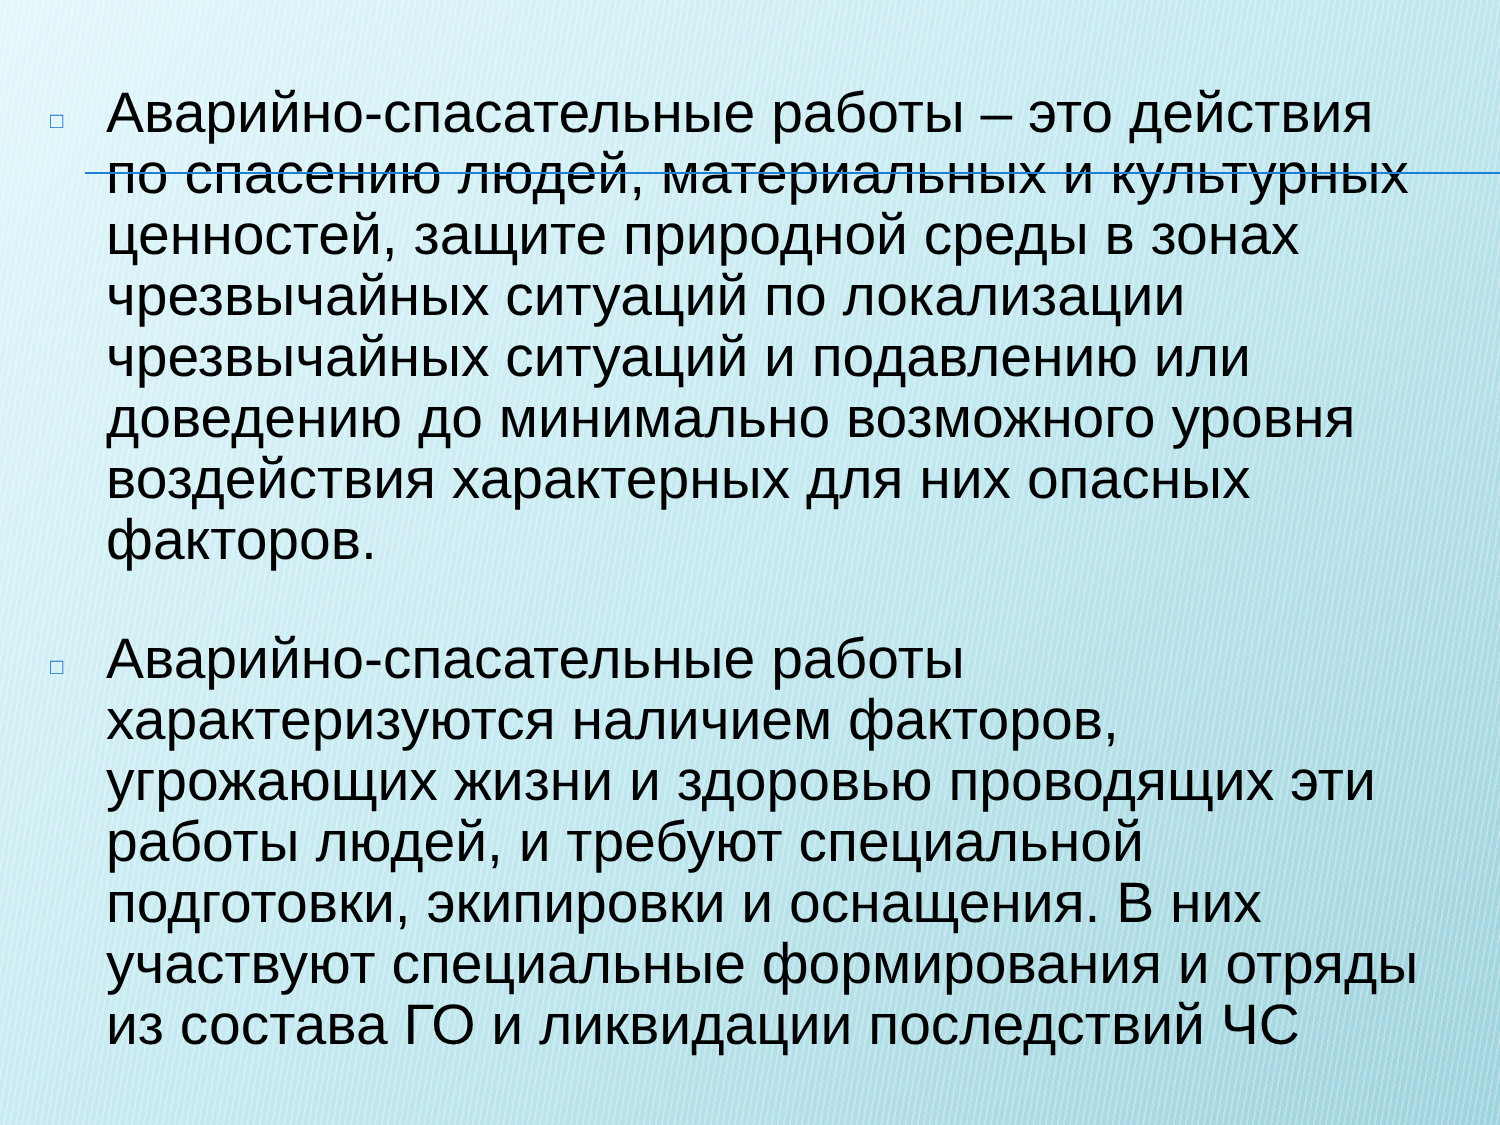□
Аварийно-спасательные работы – это действия по спасению людей, материальных и культурных ценностей, защите природной среды в зонах чрезвычайных ситуаций по локализации чрезвычайных ситуаций и подавлению или доведению до минимально возможного уровня воздействия характерных для них опасных факторов.
□
Аварийно-спасательные работы характеризуются наличием факторов, угрожающих жизни и здоровью проводящих эти работы людей, и требуют специальной подготовки, экипировки и оснащения. В них участвуют специальные формирования и отряды из состава ГО и ликвидации последствий ЧС